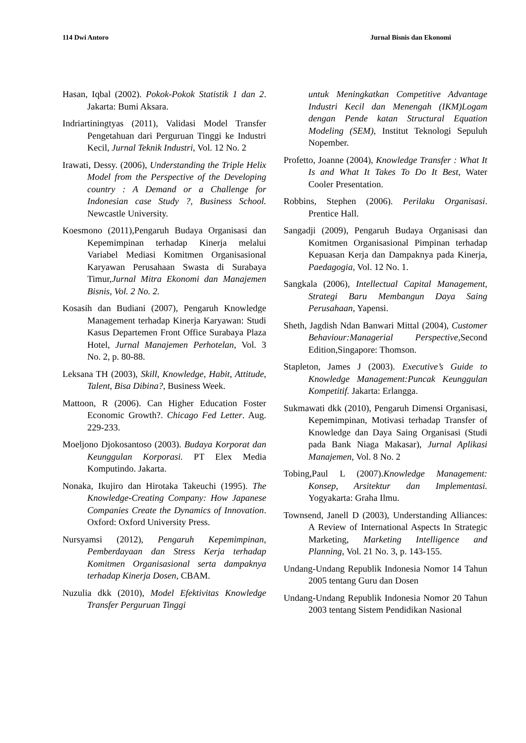114 Dwi Antoro Jurnal Bisnis dan Ekonomi
Hasan, Iqbal (2002). Pokok-Pokok Statistik 1 dan 2. Jakarta: Bumi Aksara.
Indriartiningtyas (2011), Validasi Model Transfer Pengetahuan dari Perguruan Tinggi ke Industri Kecil, Jurnal Teknik Industri, Vol. 12 No. 2
Irawati, Dessy. (2006), Understanding the Triple Helix Model from the Perspective of the Developing country : A Demand or a Challenge for Indonesian case Study ?, Business School. Newcastle University.
Koesmono (2011),Pengaruh Budaya Organisasi dan Kepemimpinan terhadap Kinerja melalui Variabel Mediasi Komitmen Organisasional Karyawan Perusahaan Swasta di Surabaya Timur,Jurnal Mitra Ekonomi dan Manajemen Bisnis, Vol. 2 No. 2.
Kosasih dan Budiani (2007), Pengaruh Knowledge Management terhadap Kinerja Karyawan: Studi Kasus Departemen Front Office Surabaya Plaza Hotel, Jurnal Manajemen Perhotelan, Vol. 3 No. 2, p. 80-88.
Leksana TH (2003), Skill, Knowledge, Habit, Attitude, Talent, Bisa Dibina?, Business Week.
Mattoon, R (2006). Can Higher Education Foster Economic Growth?. Chicago Fed Letter. Aug. 229-233.
Moeljono Djokosantoso (2003). Budaya Korporat dan Keunggulan Korporasi. PT Elex Media Komputindo. Jakarta.
Nonaka, Ikujiro dan Hirotaka Takeuchi (1995). The Knowledge-Creating Company: How Japanese Companies Create the Dynamics of Innovation. Oxford: Oxford University Press.
Nursyamsi (2012), Pengaruh Kepemimpinan, Pemberdayaan dan Stress Kerja terhadap Komitmen Organisasional serta dampaknya terhadap Kinerja Dosen, CBAM.
Nuzulia dkk (2010), Model Efektivitas Knowledge Transfer Perguruan Tinggi
untuk Meningkatkan Competitive Advantage Industri Kecil dan Menengah (IKM)Logam dengan Pende katan Structural Equation Modeling (SEM), Institut Teknologi Sepuluh Nopember.
Profetto, Joanne (2004), Knowledge Transfer : What It Is and What It Takes To Do It Best, Water Cooler Presentation.
Robbins, Stephen (2006). Perilaku Organisasi. Prentice Hall.
Sangadji (2009), Pengaruh Budaya Organisasi dan Komitmen Organisasional Pimpinan terhadap Kepuasan Kerja dan Dampaknya pada Kinerja, Paedagogia, Vol. 12 No. 1.
Sangkala (2006), Intellectual Capital Management, Strategi Baru Membangun Daya Saing Perusahaan, Yapensi.
Sheth, Jagdish Ndan Banwari Mittal (2004), Customer Behaviour:Managerial Perspective, Second Edition,Singapore: Thomson.
Stapleton, James J (2003). Executive’s Guide to Knowledge Management:Puncak Keunggulan Kompetitif. Jakarta: Erlangga.
Sukmawati dkk (2010), Pengaruh Dimensi Organisasi, Kepemimpinan, Motivasi terhadap Transfer of Knowledge dan Daya Saing Organisasi (Studi pada Bank Niaga Makasar), Jurnal Aplikasi Manajemen, Vol. 8 No. 2
Tobing,Paul L (2007).Knowledge Management: Konsep, Arsitektur dan Implementasi. Yogyakarta: Graha Ilmu.
Townsend, Janell D (2003), Understanding Alliances: A Review of International Aspects In Strategic Marketing, Marketing Intelligence and Planning, Vol. 21 No. 3, p. 143-155.
Undang-Undang Republik Indonesia Nomor 14 Tahun 2005 tentang Guru dan Dosen
Undang-Undang Republik Indonesia Nomor 20 Tahun 2003 tentang Sistem Pendidikan Nasional